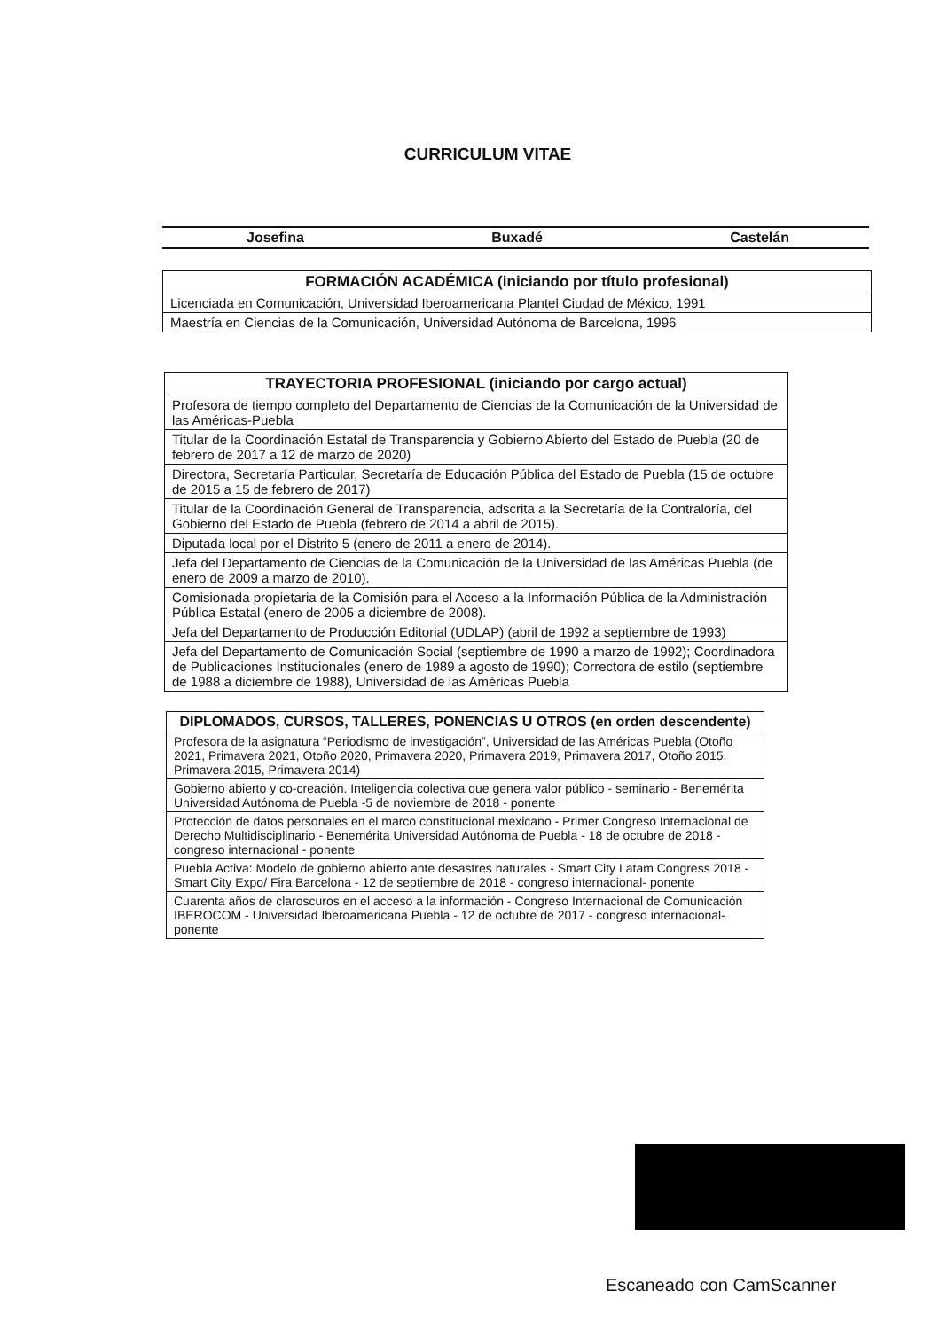CURRICULUM VITAE
Josefina Buxadé Castelán
| FORMACIÓN ACADÉMICA (iniciando por título profesional) |
| --- |
| Licenciada en Comunicación, Universidad Iberoamericana Plantel Ciudad de México, 1991 |
| Maestría en Ciencias de la Comunicación, Universidad Autónoma de Barcelona, 1996 |
| TRAYECTORIA PROFESIONAL (iniciando por cargo actual) |
| --- |
| Profesora de tiempo completo del Departamento de Ciencias de la Comunicación de la Universidad de las Américas-Puebla |
| Titular de la Coordinación Estatal de Transparencia y Gobierno Abierto del Estado de Puebla (20 de febrero de 2017 a 12 de marzo de 2020) |
| Directora, Secretaría Particular, Secretaría de Educación Pública del Estado de Puebla (15 de octubre de 2015 a 15 de febrero de 2017) |
| Titular de la Coordinación General de Transparencia, adscrita a la Secretaría de la Contraloría, del Gobierno del Estado de Puebla (febrero de 2014 a abril de 2015). |
| Diputada local por el Distrito 5 (enero de 2011 a enero de 2014). |
| Jefa del Departamento de Ciencias de la Comunicación de la Universidad de las Américas Puebla (de enero de 2009 a marzo de 2010). |
| Comisionada propietaria de la Comisión para el Acceso a la Información Pública de la Administración Pública Estatal (enero de 2005 a diciembre de 2008). |
| Jefa del Departamento de Producción Editorial (UDLAP) (abril de 1992 a septiembre de 1993) |
| Jefa del Departamento de Comunicación Social (septiembre de 1990 a marzo de 1992); Coordinadora de Publicaciones Institucionales (enero de 1989 a agosto de 1990); Correctora de estilo (septiembre de 1988 a diciembre de 1988), Universidad de las Américas Puebla |
| DIPLOMADOS, CURSOS, TALLERES, PONENCIAS U OTROS (en orden descendente) |
| --- |
| Profesora de la asignatura “Periodismo de investigación”, Universidad de las Américas Puebla (Otoño 2021, Primavera 2021, Otoño 2020, Primavera 2020, Primavera 2019, Primavera 2017, Otoño 2015, Primavera 2015, Primavera 2014) |
| Gobierno abierto y co-creación. Inteligencia colectiva que genera valor público - seminario - Benemérita Universidad Autónoma de Puebla -5 de noviembre de 2018 - ponente |
| Protección de datos personales en el marco constitucional mexicano - Primer Congreso Internacional de Derecho Multidisciplinario - Benemérita Universidad Autónoma de Puebla - 18 de octubre de 2018 - congreso internacional - ponente |
| Puebla Activa: Modelo de gobierno abierto ante desastres naturales - Smart City Latam Congress 2018 - Smart City Expo/ Fira Barcelona - 12 de septiembre de 2018 - congreso internacional- ponente |
| Cuarenta años de claroscuros en el acceso a la información - Congreso Internacional de Comunicación IBEROCOM - Universidad Iberoamericana Puebla - 12 de octubre de 2017 - congreso internacional- ponente |
Escaneado con CamScanner